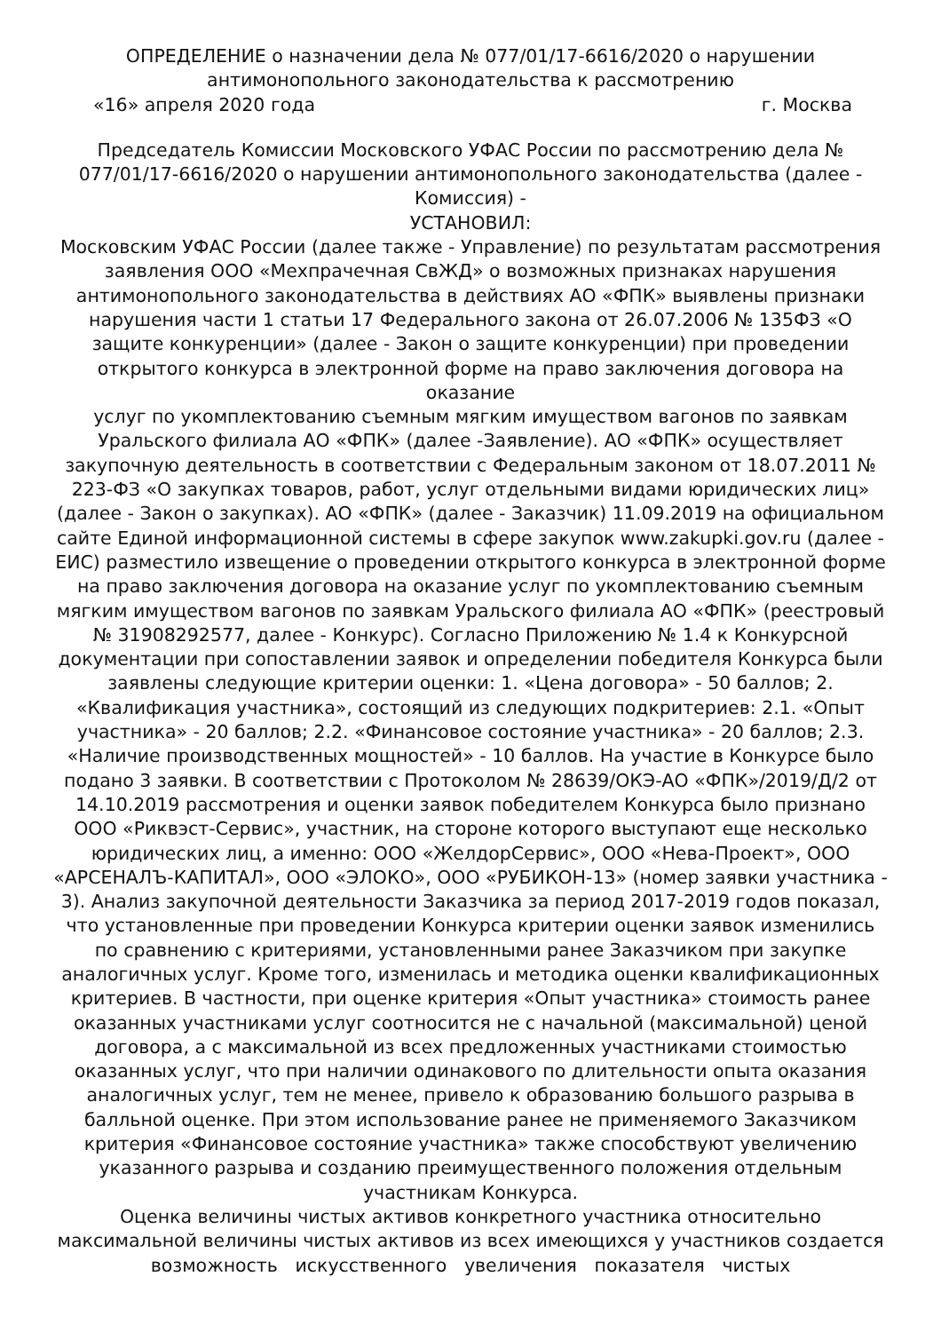ОПРЕДЕЛЕНИЕ о назначении дела № 077/01/17-6616/2020 о нарушении антимонопольного законодательства к рассмотрению
«16» апреля 2020 года г. Москва
Председатель Комиссии Московского УФАС России по рассмотрению дела № 077/01/17-6616/2020 о нарушении антимонопольного законодательства (далее - Комиссия) -
УСТАНОВИЛ:
Московским УФАС России (далее также - Управление) по результатам рассмотрения заявления ООО «Мехпрачечная СвЖД» о возможных признаках нарушения антимонопольного законодательства в действиях АО «ФПК» выявлены признаки нарушения части 1 статьи 17 Федерального закона от 26.07.2006 № 135ФЗ «О защите конкуренции» (далее - Закон о защите конкуренции) при проведении открытого конкурса в электронной форме на право заключения договора на оказание
услуг по укомплектованию съемным мягким имуществом вагонов по заявкам Уральского филиала АО «ФПК» (далее -Заявление). АО «ФПК» осуществляет закупочную деятельность в соответствии с Федеральным законом от 18.07.2011 № 223-ФЗ «О закупках товаров, работ, услуг отдельными видами юридических лиц» (далее - Закон о закупках). АО «ФПК» (далее - Заказчик) 11.09.2019 на официальном сайте Единой информационной системы в сфере закупок www.zakupki.gov.ru (далее - ЕИС) разместило извещение о проведении открытого конкурса в электронной форме на право заключения договора на оказание услуг по укомплектованию съемным мягким имуществом вагонов по заявкам Уральского филиала АО «ФПК» (реестровый № 31908292577, далее - Конкурс). Согласно Приложению № 1.4 к Конкурсной документации при сопоставлении заявок и определении победителя Конкурса были заявлены следующие критерии оценки: 1. «Цена договора» - 50 баллов; 2. «Квалификация участника», состоящий из следующих подкритериев: 2.1. «Опыт участника» - 20 баллов; 2.2. «Финансовое состояние участника» - 20 баллов; 2.3. «Наличие производственных мощностей» - 10 баллов. На участие в Конкурсе было подано 3 заявки. В соответствии с Протоколом № 28639/ОКЭ-АО «ФПК»/2019/Д/2 от 14.10.2019 рассмотрения и оценки заявок победителем Конкурса было признано ООО «Риквэст-Сервис», участник, на стороне которого выступают еще несколько юридических лиц, а именно: ООО «ЖелдорСервис», ООО «Нева-Проект», ООО «АРСЕНАЛЪ-КАПИТАЛ», ООО «ЭЛОКО», ООО «РУБИКОН-13» (номер заявки участника - 3). Анализ закупочной деятельности Заказчика за период 2017-2019 годов показал, что установленные при проведении Конкурса критерии оценки заявок изменились по сравнению с критериями, установленными ранее Заказчиком при закупке аналогичных услуг. Кроме того, изменилась и методика оценки квалификационных критериев. В частности, при оценке критерия «Опыт участника» стоимость ранее оказанных участниками услуг соотносится не с начальной (максимальной) ценой договора, а с максимальной из всех предложенных участниками стоимостью оказанных услуг, что при наличии одинакового по длительности опыта оказания аналогичных услуг, тем не менее, привело к образованию большого разрыва в балльной оценке. При этом использование ранее не применяемого Заказчиком критерия «Финансовое состояние участника» также способствуют увеличению указанного разрыва и созданию преимущественного положения отдельным участникам Конкурса.
Оценка величины чистых активов конкретного участника относительно максимальной величины чистых активов из всех имеющихся у участников создается возможность искусственного увеличения показателя чистых